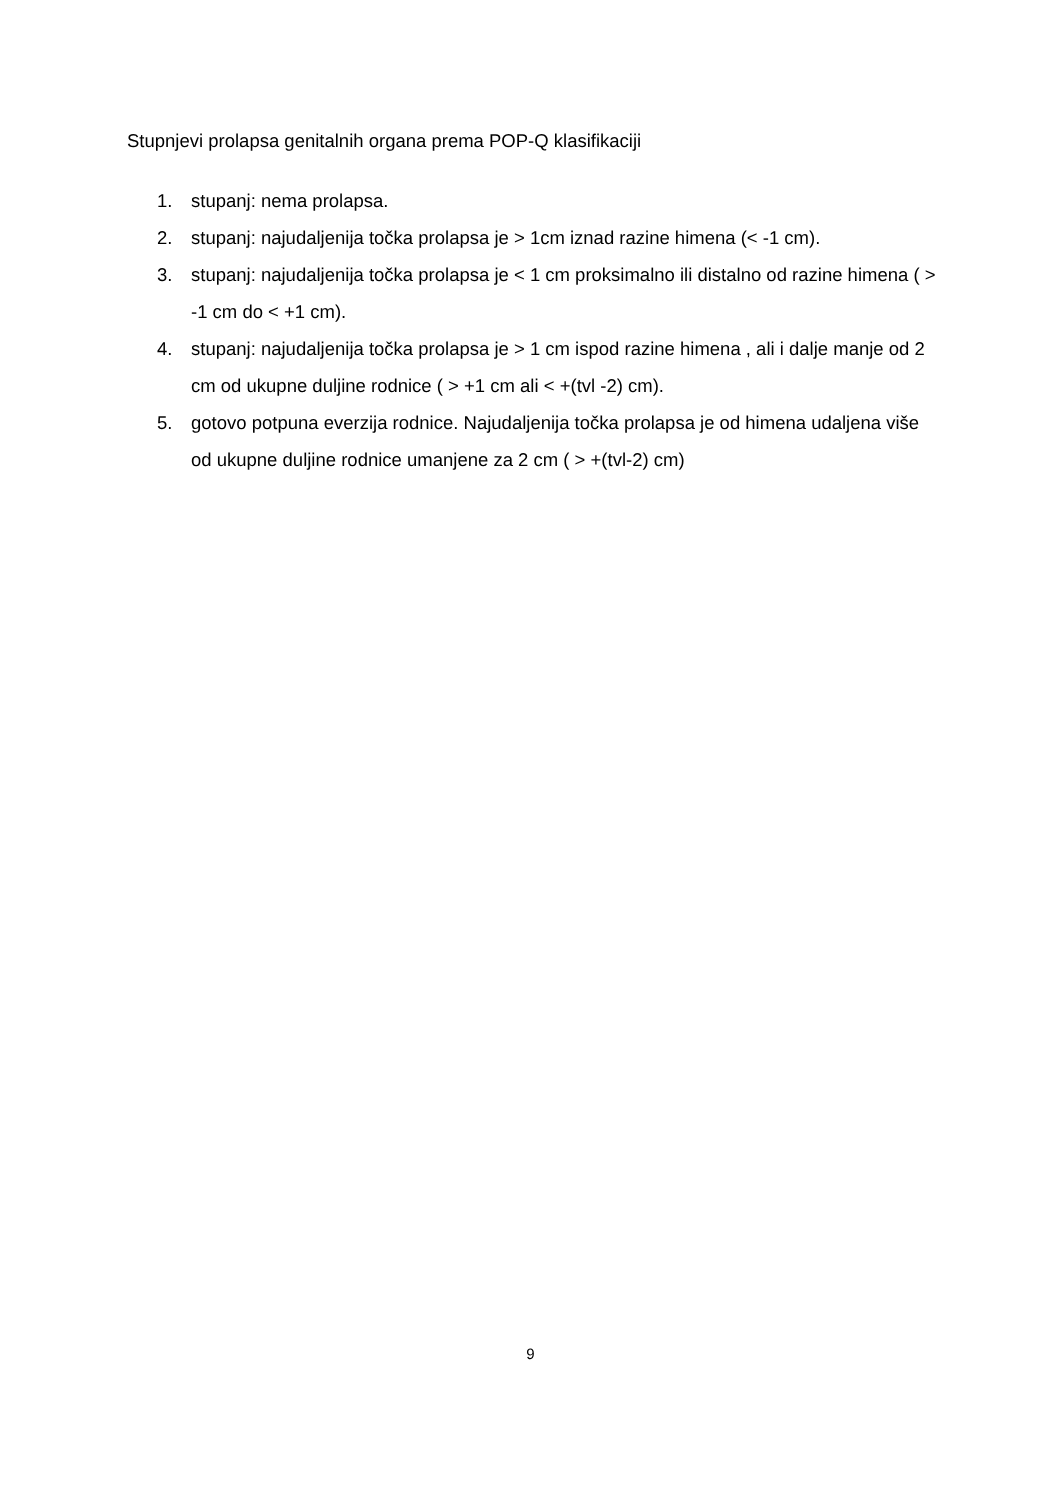Stupnjevi prolapsa genitalnih organa prema POP-Q klasifikaciji
1. stupanj: nema prolapsa.
2. stupanj: najudaljenija točka prolapsa je > 1cm iznad razine himena (< -1 cm).
3. stupanj: najudaljenija točka prolapsa je < 1 cm proksimalno ili distalno od razine himena ( > -1 cm do < +1 cm).
4. stupanj: najudaljenija točka prolapsa je > 1 cm ispod razine himena , ali i dalje manje od 2 cm od ukupne duljine rodnice ( > +1 cm ali < +(tvl -2) cm).
5. gotovo potpuna everzija rodnice. Najudaljenija točka prolapsa je od himena udaljena više od ukupne duljine rodnice umanjene za 2 cm ( > +(tvl-2) cm)
9